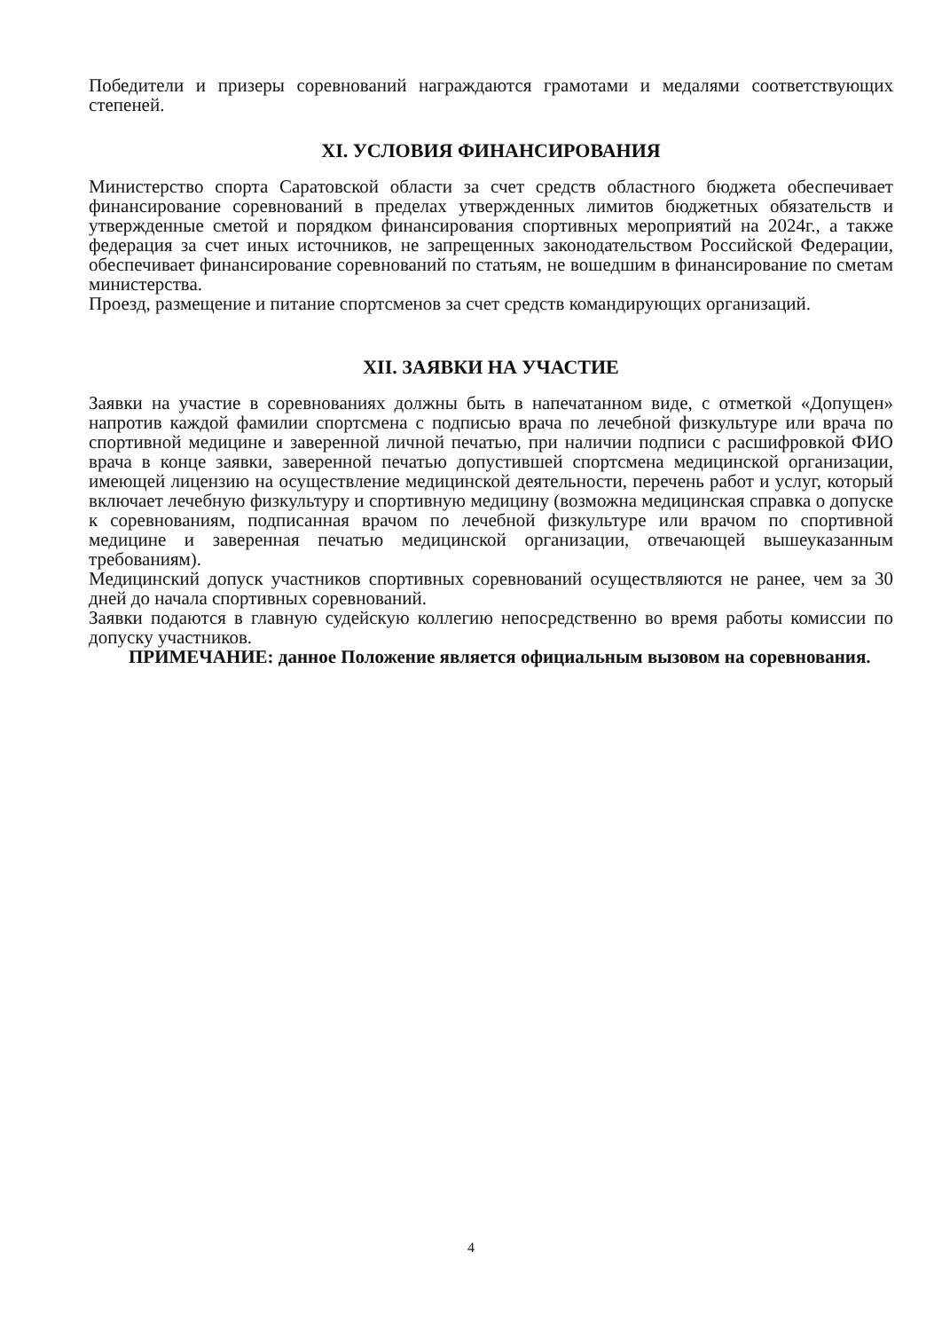Победители и призеры соревнований награждаются грамотами и медалями соответствующих степеней.
XI. УСЛОВИЯ ФИНАНСИРОВАНИЯ
Министерство спорта Саратовской области за счет средств областного бюджета обеспечивает финансирование соревнований в пределах утвержденных лимитов бюджетных обязательств и утвержденные сметой и порядком финансирования спортивных мероприятий на 2024г., а также федерация за счет иных источников, не запрещенных законодательством Российской Федерации, обеспечивает финансирование соревнований по статьям, не вошедшим в финансирование по сметам министерства.
Проезд, размещение и питание спортсменов за счет средств командирующих организаций.
XII. ЗАЯВКИ НА УЧАСТИЕ
Заявки на участие в соревнованиях должны быть в напечатанном виде, с отметкой «Допущен» напротив каждой фамилии спортсмена с подписью врача по лечебной физкультуре или врача по спортивной медицине и заверенной личной печатью, при наличии подписи с расшифровкой ФИО врача в конце заявки, заверенной печатью допустившей спортсмена медицинской организации, имеющей лицензию на осуществление медицинской деятельности, перечень работ и услуг, который включает лечебную физкультуру и спортивную медицину (возможна медицинская справка о допуске к соревнованиям, подписанная врачом по лечебной физкультуре или врачом по спортивной медицине и заверенная печатью медицинской организации, отвечающей вышеуказанным требованиям).
Медицинский допуск участников спортивных соревнований осуществляются не ранее, чем за 30 дней до начала спортивных соревнований.
Заявки подаются в главную судейскую коллегию непосредственно во время работы комиссии по допуску участников.
ПРИМЕЧАНИЕ: данное Положение является официальным вызовом на соревнования.
4